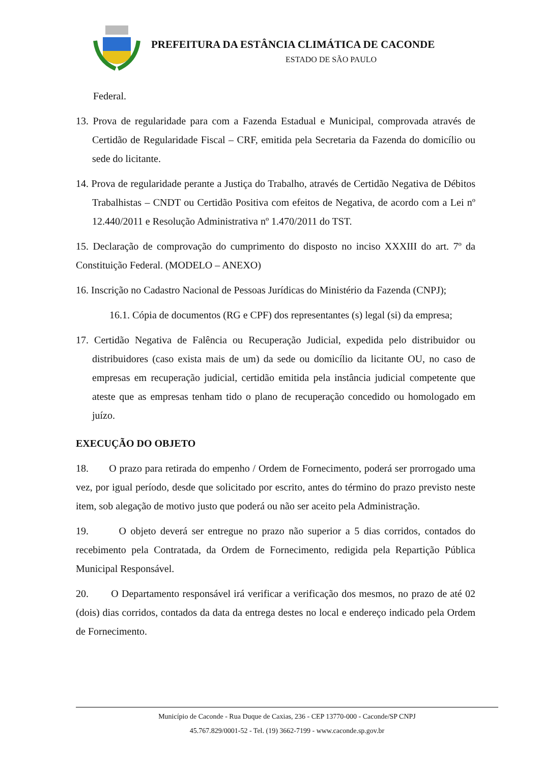PREFEITURA DA ESTÂNCIA CLIMÁTICA DE CACONDE
ESTADO DE SÃO PAULO
Federal.
13. Prova de regularidade para com a Fazenda Estadual e Municipal, comprovada através de Certidão de Regularidade Fiscal – CRF, emitida pela Secretaria da Fazenda do domicílio ou sede do licitante.
14. Prova de regularidade perante a Justiça do Trabalho, através de Certidão Negativa de Débitos Trabalhistas – CNDT ou Certidão Positiva com efeitos de Negativa, de acordo com a Lei nº 12.440/2011 e Resolução Administrativa nº 1.470/2011 do TST.
15. Declaração de comprovação do cumprimento do disposto no inciso XXXIII do art. 7º da Constituição Federal. (MODELO – ANEXO)
16. Inscrição no Cadastro Nacional de Pessoas Jurídicas do Ministério da Fazenda (CNPJ);
16.1. Cópia de documentos (RG e CPF) dos representantes (s) legal (si) da empresa;
17. Certidão Negativa de Falência ou Recuperação Judicial, expedida pelo distribuidor ou distribuidores (caso exista mais de um) da sede ou domicílio da licitante OU, no caso de empresas em recuperação judicial, certidão emitida pela instância judicial competente que ateste que as empresas tenham tido o plano de recuperação concedido ou homologado em juízo.
EXECUÇÃO DO OBJETO
18. O prazo para retirada do empenho / Ordem de Fornecimento, poderá ser prorrogado uma vez, por igual período, desde que solicitado por escrito, antes do término do prazo previsto neste item, sob alegação de motivo justo que poderá ou não ser aceito pela Administração.
19. O objeto deverá ser entregue no prazo não superior a 5 dias corridos, contados do recebimento pela Contratada, da Ordem de Fornecimento, redigida pela Repartição Pública Municipal Responsável.
20. O Departamento responsável irá verificar a verificação dos mesmos, no prazo de até 02 (dois) dias corridos, contados da data da entrega destes no local e endereço indicado pela Ordem de Fornecimento.
Município de Caconde - Rua Duque de Caxias, 236 - CEP 13770-000 - Caconde/SP CNPJ
45.767.829/0001-52 - Tel. (19) 3662-7199 - www.caconde.sp.gov.br